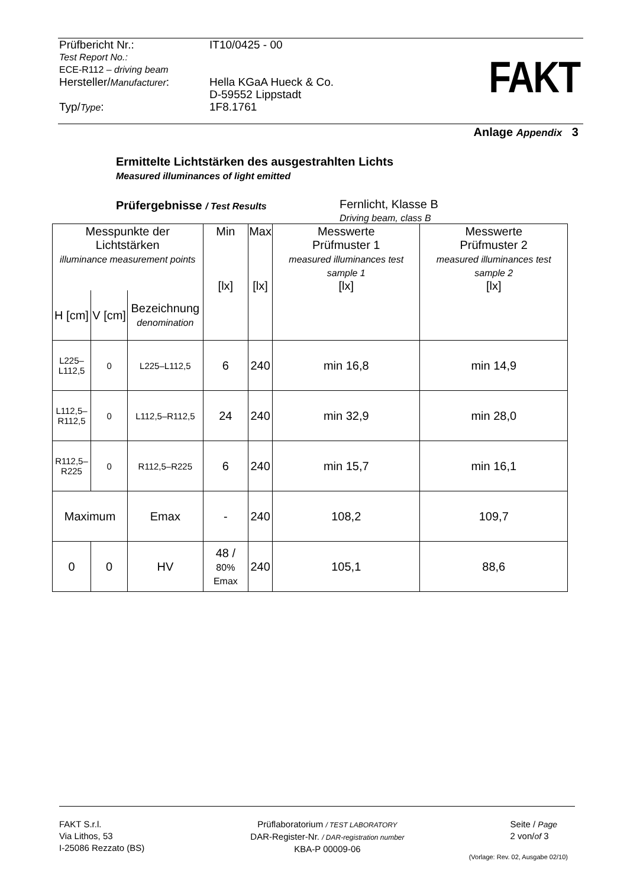| Prüfbericht Nr.: | IT10/0425 - 00 |
| Test Report No.: ECE-R112 – driving beam | |
| Hersteller/ Manufacturer : | Hella KGaA Hueck & Co. D-59552 Lippstadt |
| Typ/ Type : | 1F8.1761 |
FAKT
Anlage Appendix 3
Ermittelte Lichtstärken des ausgestrahlten Lichts
Measured illuminances of light emitted
Prüfergebnisse / Test Results
Fernlicht, Klasse B
Driving beam, class B
| Messpunkte der Lichtstärken illuminance measurement points | | | Min [lx] | Max [lx] | Messwerte Prüfmuster 1 measured illuminances test sample 1 [lx] | Messwerte Prüfmuster 2 measured illuminances test sample 2 [lx] |
| --- | --- | --- | --- | --- | --- | --- |
| H [cm] | V [cm] | Bezeichnung denomination | | | | |
| L225– L112,5 | 0 | L225–L112,5 | 6 | 240 | min 16,8 | min 14,9 |
| L112,5– R112,5 | 0 | L112,5–R112,5 | 24 | 240 | min 32,9 | min 28,0 |
| R112,5– R225 | 0 | R112,5–R225 | 6 | 240 | min 15,7 | min 16,1 |
| Maximum | | Emax | - | 240 | 108,2 | 109,7 |
| 0 | 0 | HV | 48 / 80% Emax | 240 | 105,1 | 88,6 |
FAKT S.r.l.
Via Lithos, 53
I-25086 Rezzato (BS)
Prüflaboratorium / TEST LABORATORY
DAR-Register-Nr. / DAR-registration number
KBA-P 00009-06
Seite / Page
2 von/of 3
(Vorlage: Rev. 02, Ausgabe 02/10)